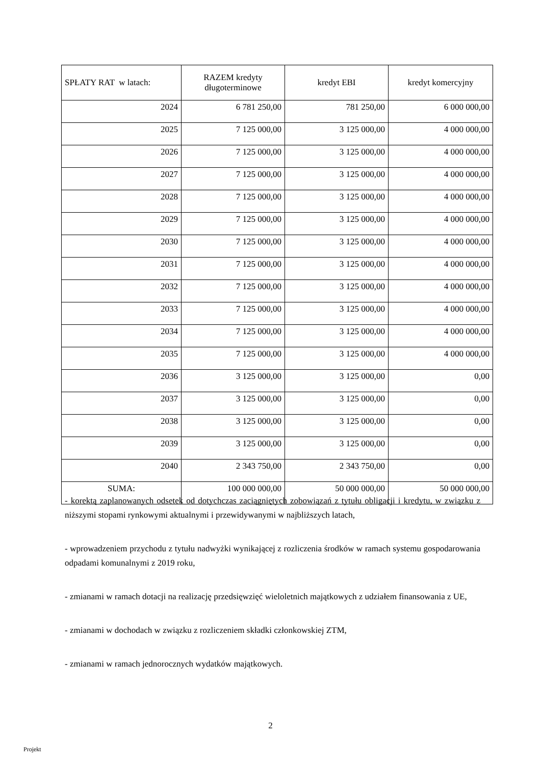| SPŁATY RAT w latach: | RAZEM kredyty długoterminowe | kredyt EBI | kredyt komercyjny |
| --- | --- | --- | --- |
| 2024 | 6 781 250,00 | 781 250,00 | 6 000 000,00 |
| 2025 | 7 125 000,00 | 3 125 000,00 | 4 000 000,00 |
| 2026 | 7 125 000,00 | 3 125 000,00 | 4 000 000,00 |
| 2027 | 7 125 000,00 | 3 125 000,00 | 4 000 000,00 |
| 2028 | 7 125 000,00 | 3 125 000,00 | 4 000 000,00 |
| 2029 | 7 125 000,00 | 3 125 000,00 | 4 000 000,00 |
| 2030 | 7 125 000,00 | 3 125 000,00 | 4 000 000,00 |
| 2031 | 7 125 000,00 | 3 125 000,00 | 4 000 000,00 |
| 2032 | 7 125 000,00 | 3 125 000,00 | 4 000 000,00 |
| 2033 | 7 125 000,00 | 3 125 000,00 | 4 000 000,00 |
| 2034 | 7 125 000,00 | 3 125 000,00 | 4 000 000,00 |
| 2035 | 7 125 000,00 | 3 125 000,00 | 4 000 000,00 |
| 2036 | 3 125 000,00 | 3 125 000,00 | 0,00 |
| 2037 | 3 125 000,00 | 3 125 000,00 | 0,00 |
| 2038 | 3 125 000,00 | 3 125 000,00 | 0,00 |
| 2039 | 3 125 000,00 | 3 125 000,00 | 0,00 |
| 2040 | 2 343 750,00 | 2 343 750,00 | 0,00 |
| SUMA: | 100 000 000,00 | 50 000 000,00 | 50 000 000,00 |
- korektą zaplanowanych odsetek od dotychczas zaciągniętych zobowiązań z tytułu obligacji i kredytu, w związku z niższymi stopami rynkowymi aktualnymi i przewidywanymi w najbliższych latach,
- wprowadzeniem przychodu z tytułu nadwyżki wynikającej z rozliczenia środków w ramach systemu gospodarowania odpadami komunalnymi z 2019 roku,
- zmianami w ramach dotacji na realizację przedsięwzięć wieloletnich majątkowych z udziałem finansowania z UE,
- zmianami w dochodach w związku z rozliczeniem składki członkowskiej ZTM,
- zmianami w ramach jednorocznych wydatków majątkowych.
2
Projekt